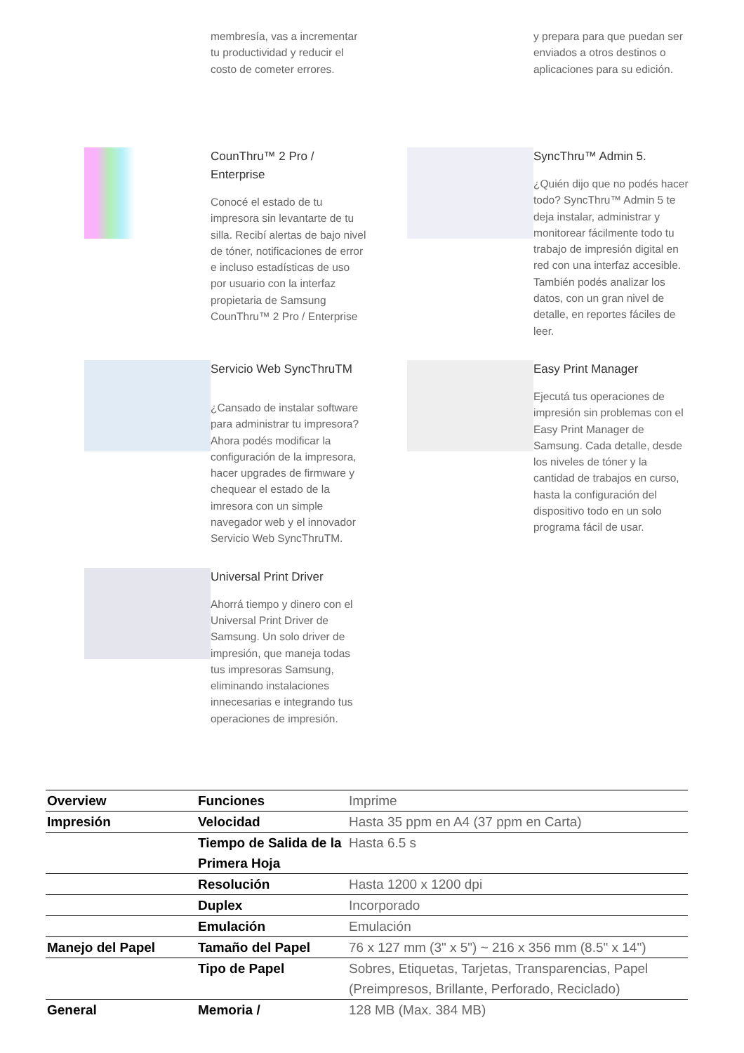membresía, vas a incrementar tu productividad y reducir el costo de cometer errores.
y prepara para que puedan ser enviados a otros destinos o aplicaciones para su edición.
CounThru™ 2 Pro / Enterprise
Conocé el estado de tu impresora sin levantarte de tu silla. Recibí alertas de bajo nivel de tóner, notificaciones de error e incluso estadísticas de uso por usuario con la interfaz propietaria de Samsung CounThru™ 2 Pro / Enterprise
SyncThru™ Admin 5.
¿Quién dijo que no podés hacer todo? SyncThru™ Admin 5 te deja instalar, administrar y monitorear fácilmente todo tu trabajo de impresión digital en red con una interfaz accesible. También podés analizar los datos, con un gran nivel de detalle, en reportes fáciles de leer.
Servicio Web SyncThruTM
¿Cansado de instalar software para administrar tu impresora? Ahora podés modificar la configuración de la impresora, hacer upgrades de firmware y chequear el estado de la imresora con un simple navegador web y el innovador Servicio Web SyncThruTM.
Easy Print Manager
Ejecutá tus operaciones de impresión sin problemas con el Easy Print Manager de Samsung. Cada detalle, desde los niveles de tóner y la cantidad de trabajos en curso, hasta la configuración del dispositivo todo en un solo programa fácil de usar.
Universal Print Driver
Ahorrá tiempo y dinero con el Universal Print Driver de Samsung. Un solo driver de impresión, que maneja todas tus impresoras Samsung, eliminando instalaciones innecesarias e integrando tus operaciones de impresión.
| Overview | Funciones | Imprime |
| Impresión | Velocidad | Hasta 35 ppm en A4 (37 ppm en Carta) |
| | Tiempo de Salida de la Primera Hoja | Hasta 6.5 s |
| | Resolución | Hasta 1200 x 1200 dpi |
| | Duplex | Incorporado |
| | Emulación | Emulación |
| Manejo del Papel | Tamaño del Papel | 76 x 127 mm (3" x 5") ~ 216 x 356 mm (8.5" x 14") |
| | Tipo de Papel | Sobres, Etiquetas, Tarjetas, Transparencias, Papel (Preimpresos, Brillante, Perforado, Reciclado) |
| General | Memoria / | 128 MB (Max. 384 MB) |